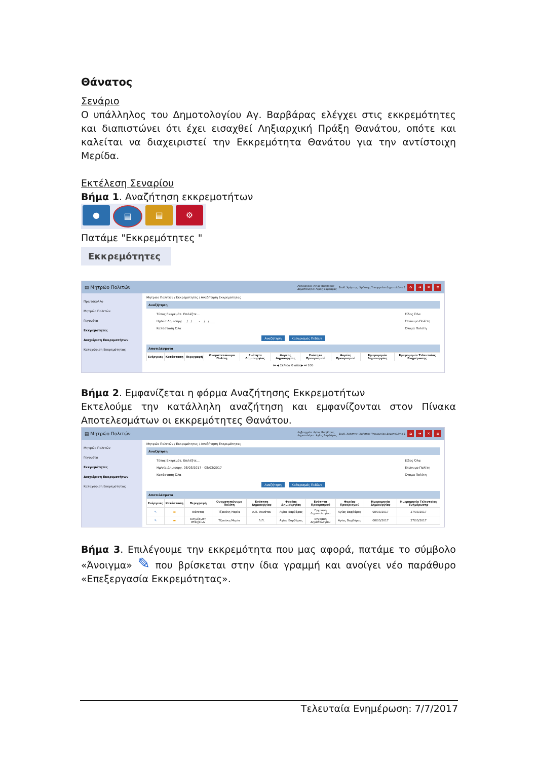Θάνατος
Σενάριο
Ο υπάλληλος του Δημοτολογίου Αγ. Βαρβάρας ελέγχει στις εκκρεμότητες και διαπιστώνει ότι έχει εισαχθεί Ληξιαρχική Πράξη Θανάτου, οπότε και καλείται να διαχειριστεί την Εκκρεμότητα Θανάτου για την αντίστοιχη Μερίδα.
Εκτέλεση Σεναρίου
Βήμα 1. Αναζήτηση εκκρεμοτήτων
● ▤ ▤ ⚙
Πατάμε "Εκκρεμότητες "
Εκκρεμότητες
▤ Μητρώο Πολιτών Ληξιαρχείο: Αγίας Βαρβάρας
Δημοτολόγιο: Αγίας Βαρβάρας Συνδ. Χρήστης: Χρήστης Υπουργείου Δημοτολόγιο 1 ⌂ ⇥ ✕ ≡
Πρωτόκολλο
Μητρώο Πολιτών
Γεγονότα
Εκκρεμότητες
Διαχείριση Εκκρεμοτήτων
Καταχώριση Εκκρεμότητας
Μητρώο Πολιτών / Εκκρεμότητες / Αναζήτηση Εκκρεμότητας
Αναζήτηση
Τύπος Εκκρεμότ. Επιλέξτε...
Ημ/νία Δημιουργ. __/__/____ - __/__/____
Κατάσταση Όλα Είδος Όλα
Επώνυμο Πολίτη
Όνομα Πολίτη
Αναζήτηση Καθαρισμός Πεδίων
Αποτελέσματα
| Ενέργειες | Κατάσταση | Περιγραφή | Ονοματεπώνυμο Πολίτη | Ενότητα Δημιουργίας | Φορέας Δημιουργίας | Ενότητα Προορισμού | Φορέας Προορισμού | Ημερομηνία Δημιουργίας | Ημερομηνία Τελευταίας Ενημέρωσης |
| --- | --- | --- | --- | --- | --- | --- | --- | --- | --- |
⏮ ◀ Σελίδα 0 από ▶ ⏭ 100
Βήμα 2. Εμφανίζεται η φόρμα Αναζήτησης Εκκρεμοτήτων
Εκτελούμε την κατάλληλη αναζήτηση και εμφανίζονται στον Πίνακα Αποτελεσμάτων οι εκκρεμότητες Θανάτου.
▤ Μητρώο Πολιτών Ληξιαρχείο: Αγίας Βαρβάρας
Δημοτολόγιο: Αγίας Βαρβάρας Συνδ. Χρήστης: Χρήστης Υπουργείου Δημοτολόγιο 1 ⌂ ⇥ ✕ ≡
Μητρώο Πολιτών
Γεγονότα
Εκκρεμότητες
Διαχείριση Εκκρεμοτήτων
Καταχώριση Εκκρεμότητας
Μητρώο Πολιτών / Εκκρεμότητες / Αναζήτηση Εκκρεμότητας
Αναζήτηση
Τύπος Εκκρεμότ. Επιλέξτε...
Ημ/νία Δημιουργ. 08/03/2017 - 08/03/2017
Κατάσταση Όλα Είδος Όλα
Επώνυμο Πολίτη
Όνομα Πολίτη
Αναζήτηση Καθαρισμός Πεδίων
Αποτελέσματα
| Ενέργειες | Κατάσταση | Περιγραφή | Ονοματεπώνυμο Πολίτη | Ενότητα Δημιουργίας | Φορέας Δημιουργίας | Ενότητα Προορισμού | Φορέας Προορισμού | Ημερομηνία Δημιουργίας | Ημερομηνία Τελευταίας Ενημέρωσης |
| --- | --- | --- | --- | --- | --- | --- | --- | --- | --- |
| ✎ | ▬ | Θάνατος | Τζακάκη Μαρία | Λ.Π. Θανάτου | Αγίας Βαρβάρας | Εγγραφή Δημοτολογίου | Αγίας Βαρβάρας | 08/03/2017 | 27/03/2017 |
| ✎ | ▬ | Ενημέρωση στοιχείων | Τζακάκη Μαρία | Λ.Π. | Αγίας Βαρβάρας | Εγγραφή Δημοτολογίου | Αγίας Βαρβάρας | 08/03/2017 | 27/03/2017 |
Βήμα 3. Επιλέγουμε την εκκρεμότητα που μας αφορά, πατάμε το σύμβολο «Άνοιγμα» ✎ που βρίσκεται στην ίδια γραμμή και ανοίγει νέο παράθυρο «Επεξεργασία Εκκρεμότητας».
Τελευταία Ενημέρωση: 7/7/2017